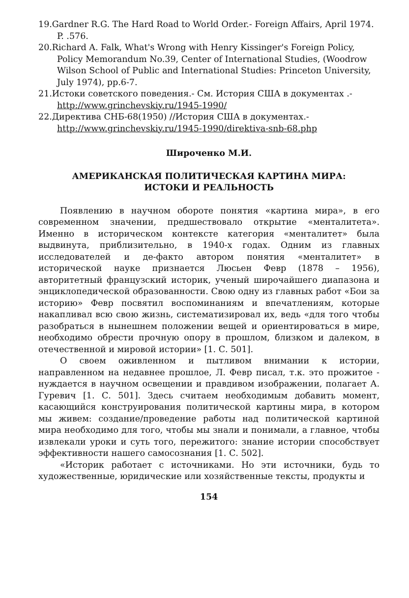19.Gardner R.G. The Hard Road to World Order.- Foreign Affairs, April 1974. P. .576.
20.Richard A. Falk, What's Wrong with Henry Kissinger's Foreign Policy, Policy Memorandum No.39, Center of International Studies, (Woodrow Wilson School of Public and International Studies: Princeton University, July 1974), pp.6-7.
21.Истоки советского поведения.- См. История США в документах .- http://www.grinchevskiy.ru/1945-1990/
22.Директива СНБ-68(1950) //История США в документах.- http://www.grinchevskiy.ru/1945-1990/direktiva-snb-68.php
Широченко М.И.
АМЕРИКАНСКАЯ ПОЛИТИЧЕСКАЯ КАРТИНА МИРА:
ИСТОКИ И РЕАЛЬНОСТЬ
Появлению в научном обороте понятия «картина мира», в его современном значении, предшествовало открытие «менталитета». Именно в историческом контексте категория «менталитет» была выдвинута, приблизительно, в 1940-х годах. Одним из главных исследователей и де-факто автором понятия «менталитет» в исторической науке признается Люсьен Февр (1878 – 1956), авторитетный французский историк, ученый широчайшего диапазона и энциклопедической образованности. Свою одну из главных работ «Бои за историю» Февр посвятил воспоминаниям и впечатлениям, которые накапливал всю свою жизнь, систематизировал их, ведь «для того чтобы разобраться в нынешнем положении вещей и ориентироваться в мире, необходимо обрести прочную опору в прошлом, близком и далеком, в отечественной и мировой истории» [1. С. 501].
О своем оживленном и пытливом внимании к истории, направленном на недавнее прошлое, Л. Февр писал, т.к. это прожитое - нуждается в научном освещении и правдивом изображении, полагает А. Гуревич [1. С. 501]. Здесь считаем необходимым добавить момент, касающийся конструирования политической картины мира, в котором мы живем: создание/проведение работы над политической картиной мира необходимо для того, чтобы мы знали и понимали, а главное, чтобы извлекали уроки и суть того, пережитого: знание истории способствует эффективности нашего самосознания [1. С. 502].
«Историк работает с источниками. Но эти источники, будь то художественные, юридические или хозяйственные тексты, продукты и
154